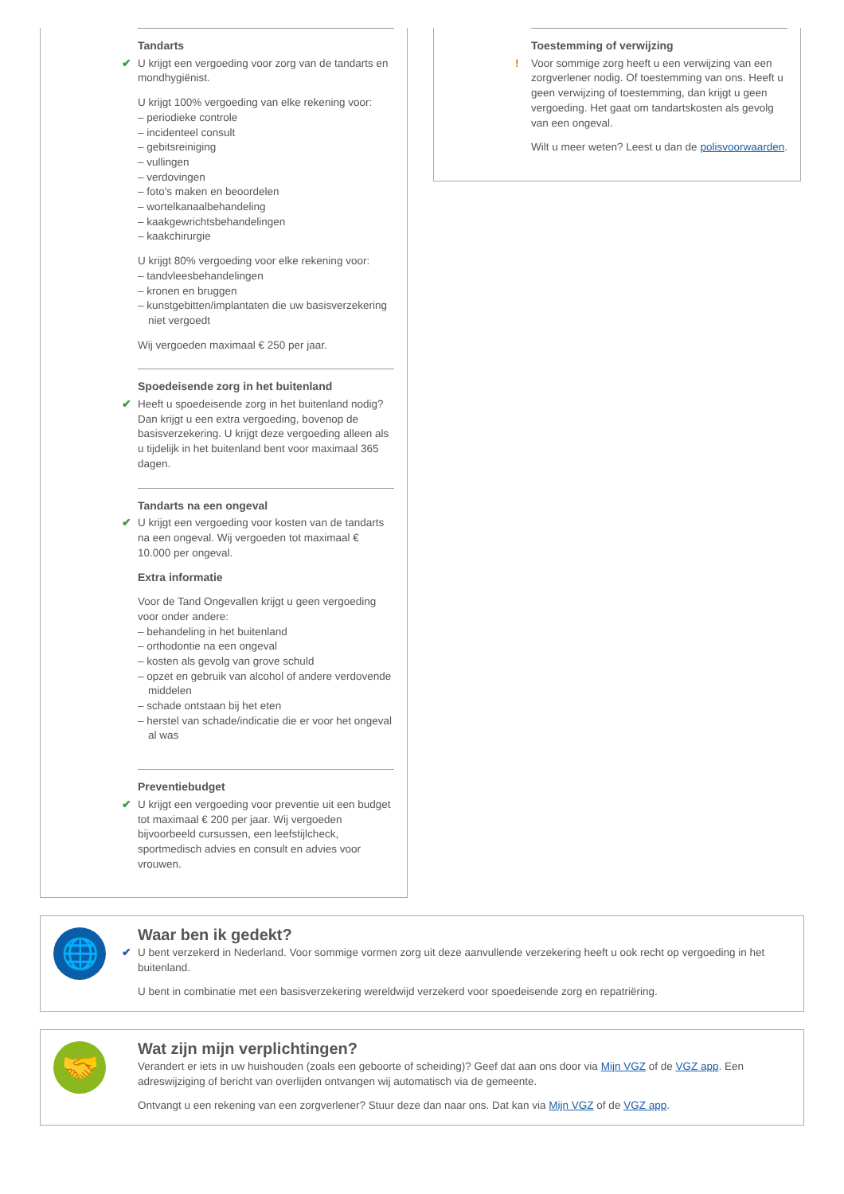Tandarts
✔
U krijgt een vergoeding voor zorg van de tandarts en mondhygiënist.
U krijgt 100% vergoeding van elke rekening voor:
– periodieke controle
– incidenteel consult
– gebitsreiniging
– vullingen
– verdovingen
– foto's maken en beoordelen
– wortelkanaalbehandeling
– kaakgewrichtsbehandelingen
– kaakchirurgie
U krijgt 80% vergoeding voor elke rekening voor:
– tandvleesbehandelingen
– kronen en bruggen
– kunstgebitten/implantaten die uw basisverzekering niet vergoedt
Wij vergoeden maximaal € 250 per jaar.
Spoedeisende zorg in het buitenland
✔
Heeft u spoedeisende zorg in het buitenland nodig? Dan krijgt u een extra vergoeding, bovenop de basisverzekering. U krijgt deze vergoeding alleen als u tijdelijk in het buitenland bent voor maximaal 365 dagen.
Tandarts na een ongeval
✔
U krijgt een vergoeding voor kosten van de tandarts na een ongeval. Wij vergoeden tot maximaal € 10.000 per ongeval.
Extra informatie
Voor de Tand Ongevallen krijgt u geen vergoeding voor onder andere:
– behandeling in het buitenland
– orthodontie na een ongeval
– kosten als gevolg van grove schuld
– opzet en gebruik van alcohol of andere verdovende middelen
– schade ontstaan bij het eten
– herstel van schade/indicatie die er voor het ongeval al was
Preventiebudget
✔
U krijgt een vergoeding voor preventie uit een budget tot maximaal € 200 per jaar. Wij vergoeden bijvoorbeeld cursussen, een leefstijlcheck, sportmedisch advies en consult en advies voor vrouwen.
Toestemming of verwijzing
!
Voor sommige zorg heeft u een verwijzing van een zorgverlener nodig. Of toestemming van ons. Heeft u geen verwijzing of toestemming, dan krijgt u geen vergoeding. Het gaat om tandartskosten als gevolg van een ongeval.
Wilt u meer weten? Leest u dan de polisvoorwaarden.
🌐
Waar ben ik gedekt?
✔
U bent verzekerd in Nederland. Voor sommige vormen zorg uit deze aanvullende verzekering heeft u ook recht op vergoeding in het buitenland.
U bent in combinatie met een basisverzekering wereldwijd verzekerd voor spoedeisende zorg en repatriëring.
🤝
Wat zijn mijn verplichtingen?
Verandert er iets in uw huishouden (zoals een geboorte of scheiding)? Geef dat aan ons door via Mijn VGZ of de VGZ app. Een adreswijziging of bericht van overlijden ontvangen wij automatisch via de gemeente.
Ontvangt u een rekening van een zorgverlener? Stuur deze dan naar ons. Dat kan via Mijn VGZ of de VGZ app.